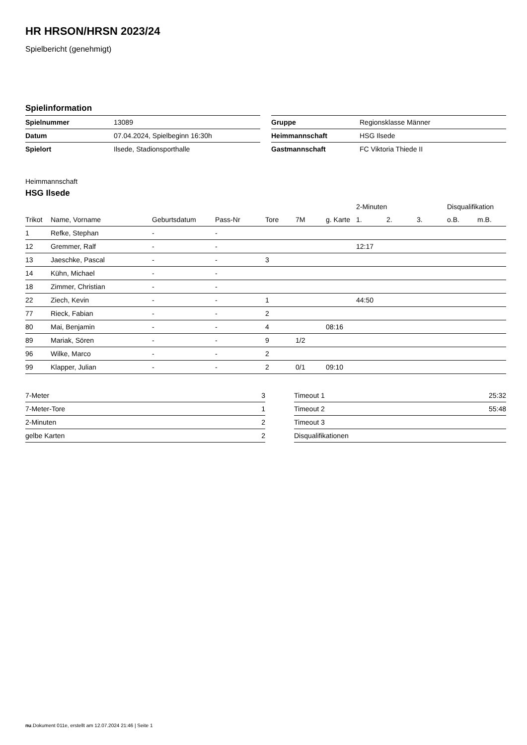HR HRSON/HRSN 2023/24
Spielbericht (genehmigt)
Spielinformation
| Spielnummer | 13089 |
| Datum | 07.04.2024, Spielbeginn 16:30h |
| Spielort | Ilsede, Stadionsporthalle |
| Gruppe | Regionsklasse Männer |
| Heimmannschaft | HSG Ilsede |
| Gastmannschaft | FC Viktoria Thiede II |
Heimmannschaft
HSG Ilsede
| | | | | | | | 2-Minuten | | | Disqualifikation | |
| --- | --- | --- | --- | --- | --- | --- | --- | --- | --- | --- | --- |
| Trikot | Name, Vorname | Geburtsdatum | Pass-Nr | Tore | 7M | g. Karte | 1. | 2. | 3. | o.B. | m.B. |
| 1 | Refke, Stephan | - | - | | | | | | | | |
| 12 | Gremmer, Ralf | - | - | | | | 12:17 | | | | |
| 13 | Jaeschke, Pascal | - | - | 3 | | | | | | | |
| 14 | Kühn, Michael | - | - | | | | | | | | |
| 18 | Zimmer, Christian | - | - | | | | | | | | |
| 22 | Ziech, Kevin | - | - | 1 | | | 44:50 | | | | |
| 77 | Rieck, Fabian | - | - | 2 | | | | | | | |
| 80 | Mai, Benjamin | - | - | 4 | | 08:16 | | | | | |
| 89 | Mariak, Sören | - | - | 9 | 1/2 | | | | | | |
| 96 | Wilke, Marco | - | - | 2 | | | | | | | |
| 99 | Klapper, Julian | - | - | 2 | 0/1 | 09:10 | | | | | |
| 7-Meter | 3 |
| 7-Meter-Tore | 1 |
| 2-Minuten | 2 |
| gelbe Karten | 2 |
| Timeout 1 | 25:32 |
| Timeout 2 | 55:48 |
| Timeout 3 | |
| Disqualifikationen | |
nu.Dokument 011e, erstellt am 12.07.2024 21:46 | Seite 1